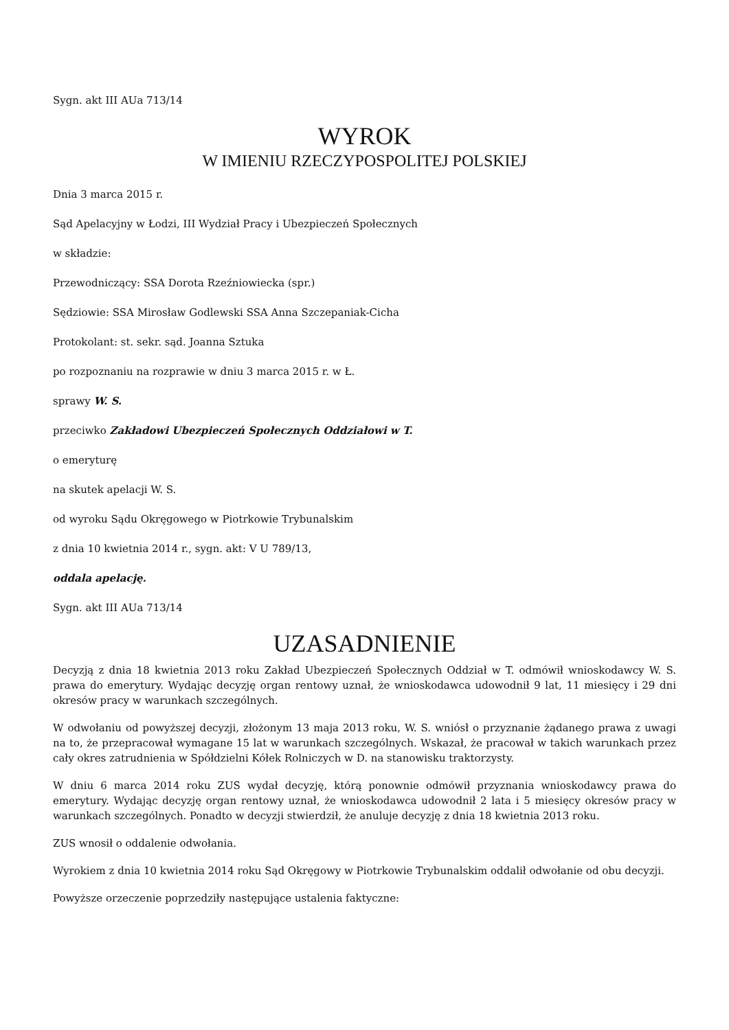Sygn. akt III AUa 713/14
WYROK
W IMIENIU RZECZYPOSPOLITEJ POLSKIEJ
Dnia 3 marca 2015 r.
Sąd Apelacyjny w Łodzi, III Wydział Pracy i Ubezpieczeń Społecznych
w składzie:
Przewodniczący: SSA Dorota Rzeźniowiecka (spr.)
Sędziowie: SSA Mirosław Godlewski SSA Anna Szczepaniak-Cicha
Protokolant: st. sekr. sąd. Joanna Sztuka
po rozpoznaniu na rozprawie w dniu 3 marca 2015 r. w Ł.
sprawy W. S.
przeciwko Zakładowi Ubezpieczeń Społecznych Oddziałowi w T.
o emeryturę
na skutek apelacji W. S.
od wyroku Sądu Okręgowego w Piotrkowie Trybunalskim
z dnia 10 kwietnia 2014 r., sygn. akt: V U 789/13,
oddala apelację.
Sygn. akt III AUa 713/14
UZASADNIENIE
Decyzją z dnia 18 kwietnia 2013 roku Zakład Ubezpieczeń Społecznych Oddział w T. odmówił wnioskodawcy W. S. prawa do emerytury. Wydając decyzję organ rentowy uznał, że wnioskodawca udowodnił 9 lat, 11 miesięcy i 29 dni okresów pracy w warunkach szczególnych.
W odwołaniu od powyższej decyzji, złożonym 13 maja 2013 roku, W. S. wniósł o przyznanie żądanego prawa z uwagi na to, że przepracował wymagane 15 lat w warunkach szczególnych. Wskazał, że pracował w takich warunkach przez cały okres zatrudnienia w Spółdzielni Kółek Rolniczych w D. na stanowisku traktorzysty.
W dniu 6 marca 2014 roku ZUS wydał decyzję, którą ponownie odmówił przyznania wnioskodawcy prawa do emerytury. Wydając decyzję organ rentowy uznał, że wnioskodawca udowodnił 2 lata i 5 miesięcy okresów pracy w warunkach szczególnych. Ponadto w decyzji stwierdził, że anuluje decyzję z dnia 18 kwietnia 2013 roku.
ZUS wnosił o oddalenie odwołania.
Wyrokiem z dnia 10 kwietnia 2014 roku Sąd Okręgowy w Piotrkowie Trybunalskim oddalił odwołanie od obu decyzji.
Powyższe orzeczenie poprzedziły następujące ustalenia faktyczne: